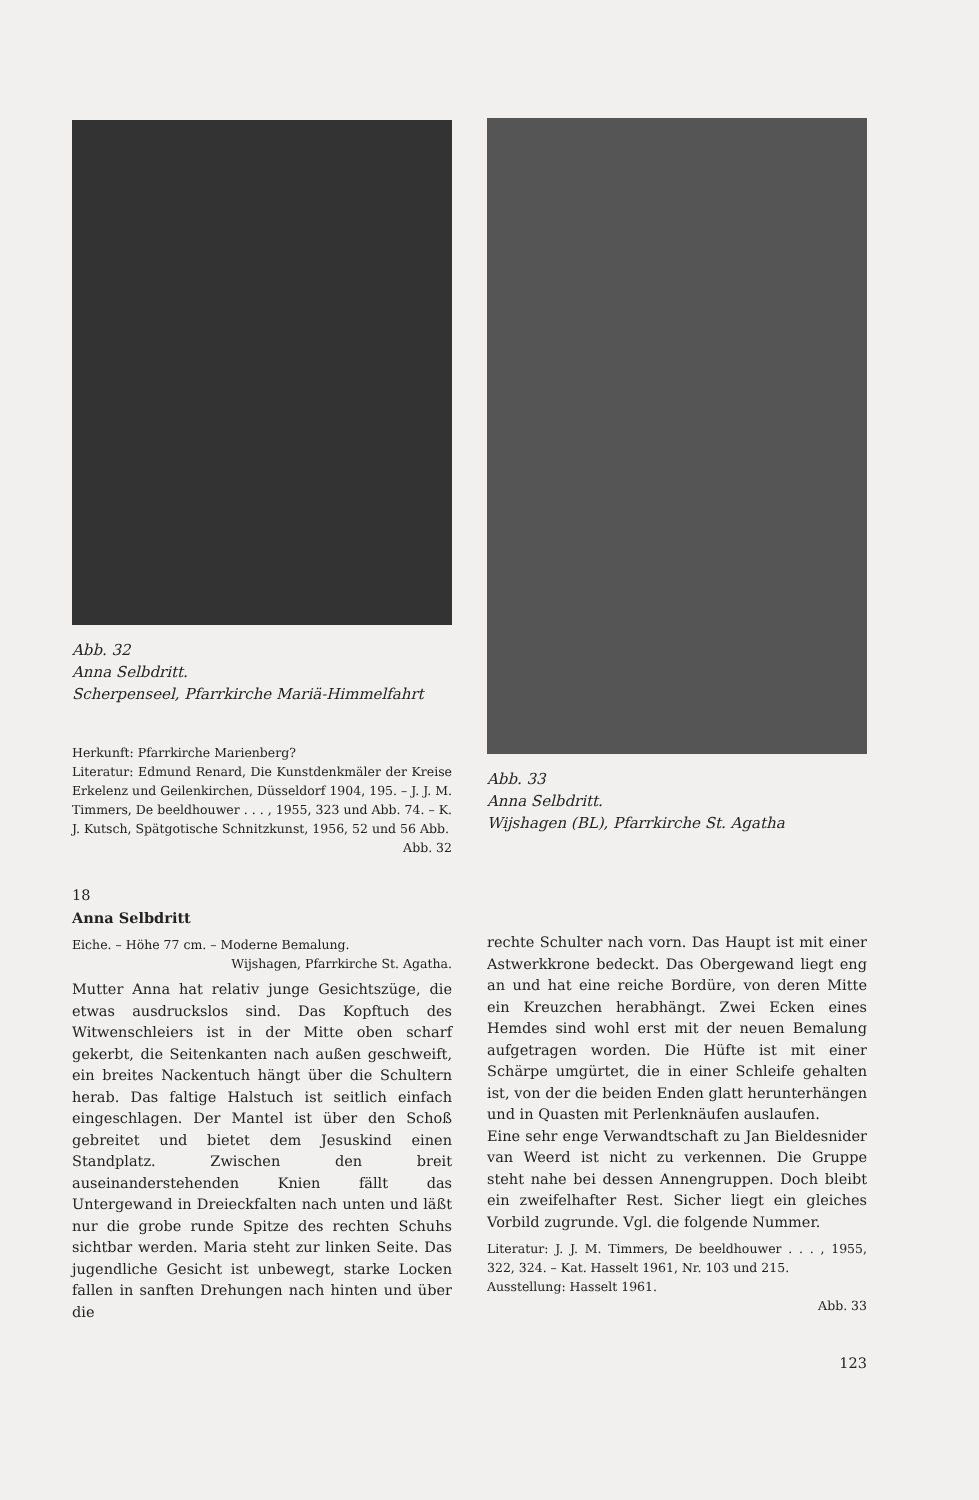Abb. 32
Anna Selbdritt.
Scherpenseel, Pfarrkirche Mariä-Himmelfahrt
Herkunft: Pfarrkirche Marienberg?
Literatur: Edmund Renard, Die Kunstdenkmäler der Kreise Erkelenz und Geilenkirchen, Düsseldorf 1904, 195. – J. J. M. Timmers, De beeldhouwer . . . , 1955, 323 und Abb. 74. – K. J. Kutsch, Spätgotische Schnitzkunst, 1956, 52 und 56 Abb.
Abb. 32
18
Anna Selbdritt
Eiche. – Höhe 77 cm. – Moderne Bemalung.
Wijshagen, Pfarrkirche St. Agatha.
Mutter Anna hat relativ junge Gesichtszüge, die etwas ausdruckslos sind. Das Kopftuch des Witwenschleiers ist in der Mitte oben scharf gekerbt, die Seitenkanten nach außen geschweift, ein breites Nackentuch hängt über die Schultern herab. Das faltige Halstuch ist seitlich einfach eingeschlagen. Der Mantel ist über den Schoß gebreitet und bietet dem Jesuskind einen Standplatz. Zwischen den breit auseinanderstehenden Knien fällt das Untergewand in Dreieckfalten nach unten und läßt nur die grobe runde Spitze des rechten Schuhs sichtbar werden. Maria steht zur linken Seite. Das jugendliche Gesicht ist unbewegt, starke Locken fallen in sanften Drehungen nach hinten und über die
Abb. 33
Anna Selbdritt.
Wijshagen (BL), Pfarrkirche St. Agatha
rechte Schulter nach vorn. Das Haupt ist mit einer Astwerkkrone bedeckt. Das Obergewand liegt eng an und hat eine reiche Bordüre, von deren Mitte ein Kreuzchen herabhängt. Zwei Ecken eines Hemdes sind wohl erst mit der neuen Bemalung aufgetragen worden. Die Hüfte ist mit einer Schärpe umgürtet, die in einer Schleife gehalten ist, von der die beiden Enden glatt herunterhängen und in Quasten mit Perlenknäufen auslaufen.
Eine sehr enge Verwandtschaft zu Jan Bieldesnider van Weerd ist nicht zu verkennen. Die Gruppe steht nahe bei dessen Annengruppen. Doch bleibt ein zweifelhafter Rest. Sicher liegt ein gleiches Vorbild zugrunde. Vgl. die folgende Nummer.
Literatur: J. J. M. Timmers, De beeldhouwer . . . , 1955, 322, 324. – Kat. Hasselt 1961, Nr. 103 und 215.
Ausstellung: Hasselt 1961.
Abb. 33
123